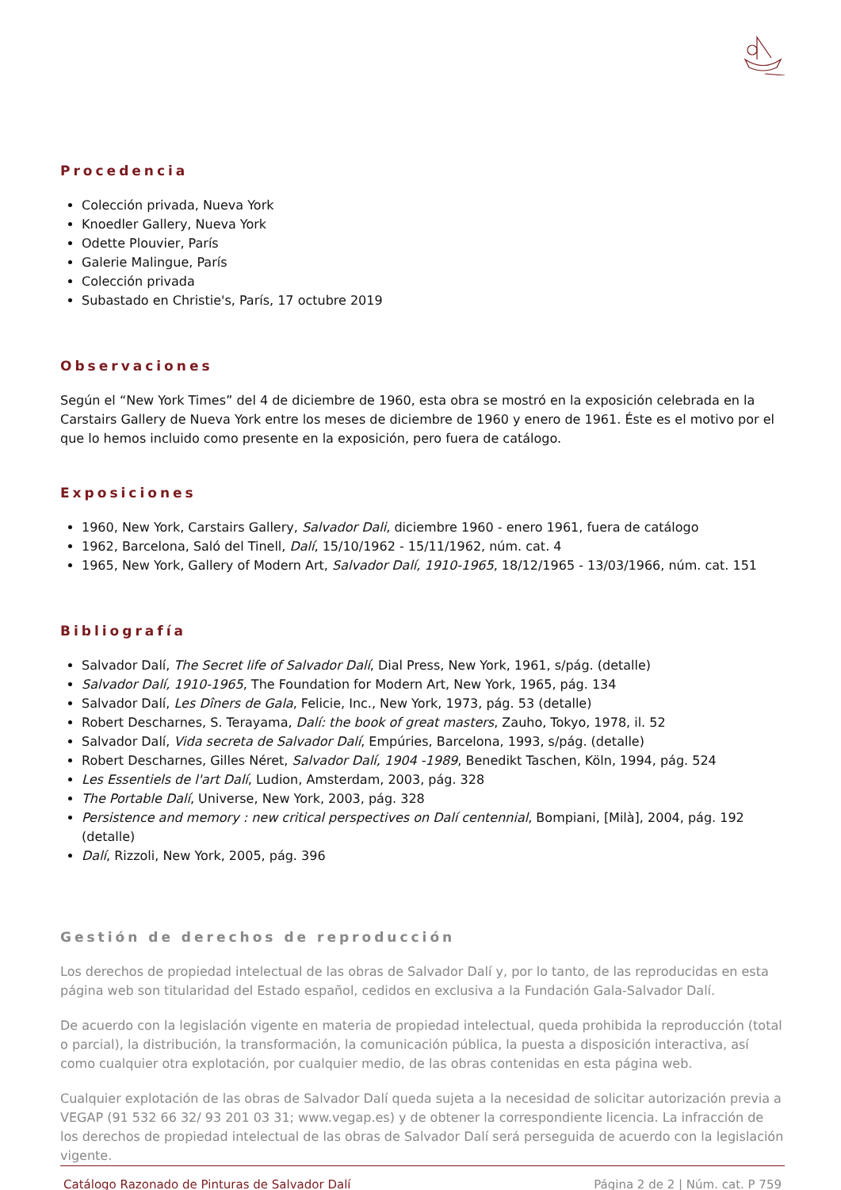Procedencia
Colección privada, Nueva York
Knoedler Gallery, Nueva York
Odette Plouvier, París
Galerie Malingue, París
Colección privada
Subastado en Christie's, París, 17 octubre 2019
Observaciones
Según el “New York Times” del 4 de diciembre de 1960, esta obra se mostró en la exposición celebrada en la Carstairs Gallery de Nueva York entre los meses de diciembre de 1960 y enero de 1961. Éste es el motivo por el que lo hemos incluido como presente en la exposición, pero fuera de catálogo.
Exposiciones
1960, New York, Carstairs Gallery, Salvador Dali, diciembre 1960 - enero 1961, fuera de catálogo
1962, Barcelona, Saló del Tinell, Dalí, 15/10/1962 - 15/11/1962, núm. cat. 4
1965, New York, Gallery of Modern Art, Salvador Dalí, 1910-1965, 18/12/1965 - 13/03/1966, núm. cat. 151
Bibliografía
Salvador Dalí, The Secret life of Salvador Dalí, Dial Press, New York, 1961, s/pág. (detalle)
Salvador Dalí, 1910-1965, The Foundation for Modern Art, New York, 1965, pág. 134
Salvador Dalí, Les Dîners de Gala, Felicie, Inc., New York, 1973, pág. 53 (detalle)
Robert Descharnes, S. Terayama, Dalí: the book of great masters, Zauho, Tokyo, 1978, il. 52
Salvador Dalí, Vida secreta de Salvador Dalí, Empúries, Barcelona, 1993, s/pág. (detalle)
Robert Descharnes, Gilles Néret, Salvador Dalí, 1904 -1989, Benedikt Taschen, Köln, 1994, pág. 524
Les Essentiels de l'art Dalí, Ludion, Amsterdam, 2003, pág. 328
The Portable Dalí, Universe, New York, 2003, pág. 328
Persistence and memory : new critical perspectives on Dalí centennial, Bompiani, [Milà], 2004, pág. 192 (detalle)
Dalí, Rizzoli, New York, 2005, pág. 396
Gestión de derechos de reproducción
Los derechos de propiedad intelectual de las obras de Salvador Dalí y, por lo tanto, de las reproducidas en esta página web son titularidad del Estado español, cedidos en exclusiva a la Fundación Gala-Salvador Dalí.
De acuerdo con la legislación vigente en materia de propiedad intelectual, queda prohibida la reproducción (total o parcial), la distribución, la transformación, la comunicación pública, la puesta a disposición interactiva, así como cualquier otra explotación, por cualquier medio, de las obras contenidas en esta página web.
Cualquier explotación de las obras de Salvador Dalí queda sujeta a la necesidad de solicitar autorización previa a VEGAP (91 532 66 32/ 93 201 03 31; www.vegap.es) y de obtener la correspondiente licencia. La infracción de los derechos de propiedad intelectual de las obras de Salvador Dalí será perseguida de acuerdo con la legislación vigente.
Catálogo Razonado de Pinturas de Salvador Dalí Página 2 de 2 | Núm. cat. P 759